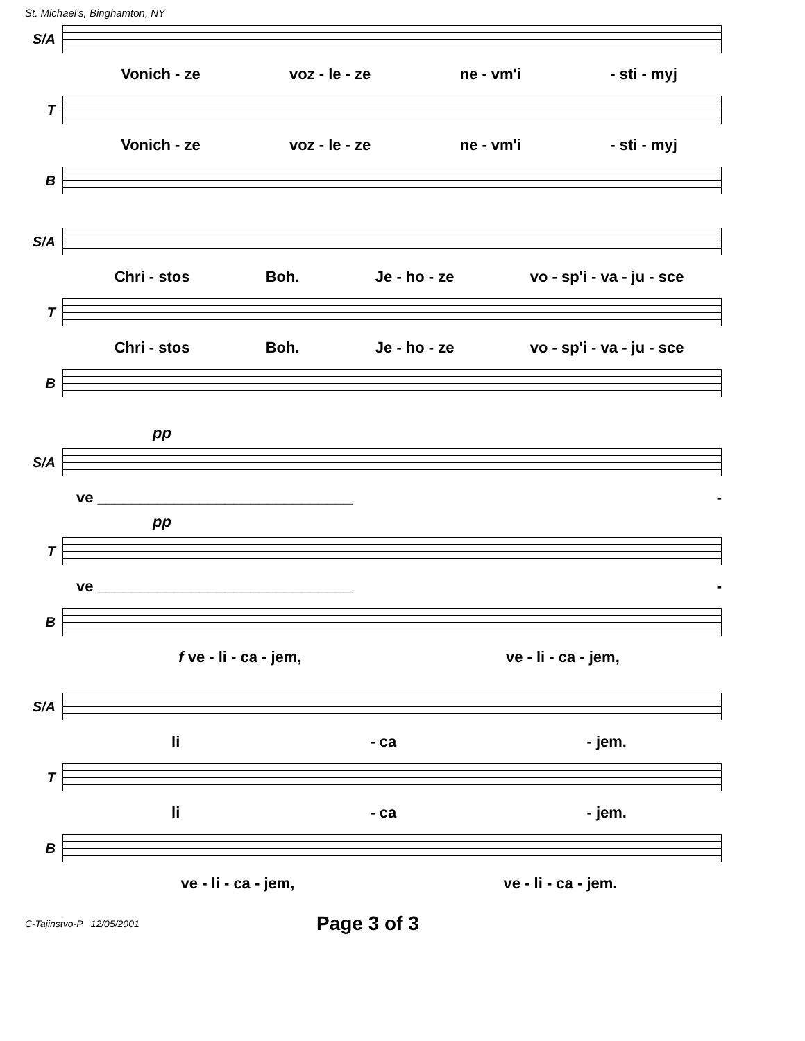St. Michael's, Binghamton, NY
S/A
Vonich - ze voz - le - ze ne - vm'i - sti - myj
T
Vonich - ze voz - le - ze ne - vm'i - sti - myj
B
S/A
Chri - stos Boh. Je - ho - ze vo - sp'i - va - ju - sce
T
Chri - stos Boh. Je - ho - ze vo - sp'i - va - ju - sce
B
pp
S/A
ve ______________________________ -
pp
T
ve ______________________________ -
B
f ve - li - ca - jem, ve - li - ca - jem,
S/A
li - ca - jem.
T
li - ca - jem.
B
ve - li - ca - jem, ve - li - ca - jem.
C-Tajinstvo-P 12/05/2001 Page 3 of 3